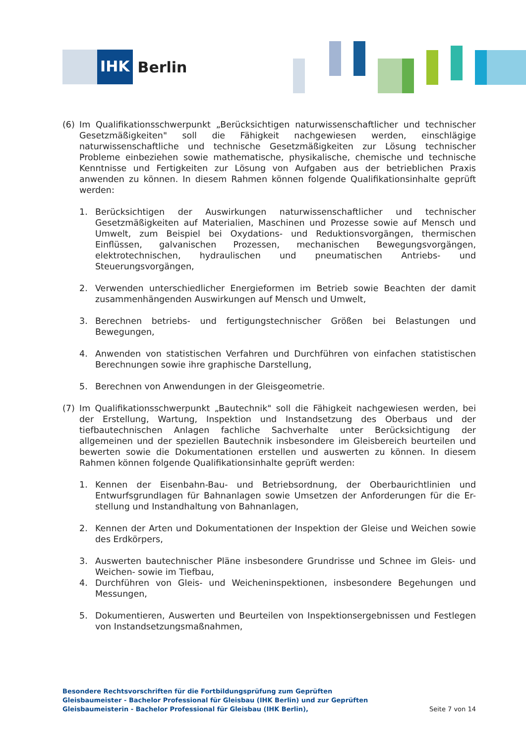IHK
Berlin
(6) Im Qualifikationsschwerpunkt „Berücksichtigen naturwissenschaftlicher und technischer Gesetzmäßigkeiten" soll die Fähigkeit nachgewiesen werden, einschlägige naturwissenschaftliche und technische Gesetzmäßigkeiten zur Lösung technischer Probleme einbeziehen sowie mathematische, physikalische, chemische und technische Kenntnisse und Fertigkeiten zur Lösung von Aufgaben aus der betrieblichen Praxis anwenden zu können. In diesem Rahmen können folgende Qualifikationsinhalte geprüft werden:
1. Berücksichtigen der Auswirkungen naturwissenschaftlicher und technischer Gesetzmäßigkeiten auf Materialien, Maschinen und Prozesse sowie auf Mensch und Umwelt, zum Beispiel bei Oxydations- und Reduktionsvorgängen, thermischen Einflüssen, galvanischen Prozessen, mechanischen Bewegungsvorgängen, elektrotechnischen, hydraulischen und pneumatischen Antriebs- und Steuerungsvorgängen,
2. Verwenden unterschiedlicher Energieformen im Betrieb sowie Beachten der damit zusammenhängenden Auswirkungen auf Mensch und Umwelt,
3. Berechnen betriebs- und fertigungstechnischer Größen bei Belastungen und Bewegungen,
4. Anwenden von statistischen Verfahren und Durchführen von einfachen statistischen Berechnungen sowie ihre graphische Darstellung,
5. Berechnen von Anwendungen in der Gleisgeometrie.
(7) Im Qualifikationsschwerpunkt „Bautechnik" soll die Fähigkeit nachgewiesen werden, bei der Erstellung, Wartung, Inspektion und Instandsetzung des Oberbaus und der tiefbautechnischen Anlagen fachliche Sachverhalte unter Berücksichtigung der allgemeinen und der speziellen Bautechnik insbesondere im Gleisbereich beurteilen und bewerten sowie die Dokumentationen erstellen und auswerten zu können. In diesem Rahmen können folgende Qualifikationsinhalte geprüft werden:
1. Kennen der Eisenbahn-Bau- und Betriebsordnung, der Oberbaurichtlinien und Entwurfsgrundlagen für Bahnanlagen sowie Umsetzen der Anforderungen für die Er-stellung und Instandhaltung von Bahnanlagen,
2. Kennen der Arten und Dokumentationen der Inspektion der Gleise und Weichen sowie des Erdkörpers,
3. Auswerten bautechnischer Pläne insbesondere Grundrisse und Schnee im Gleis- und Weichen- sowie im Tiefbau,
4. Durchführen von Gleis- und Weicheninspektionen, insbesondere Begehungen und Messungen,
5. Dokumentieren, Auswerten und Beurteilen von Inspektionsergebnissen und Festlegen von Instandsetzungsmaßnahmen,
Besondere Rechtsvorschriften für die Fortbildungsprüfung zum Geprüften Gleisbaumeister - Bachelor Professional für Gleisbau (IHK Berlin) und zur Geprüften Gleisbaumeisterin - Bachelor Professional für Gleisbau (IHK Berlin),
Seite 7 von 14